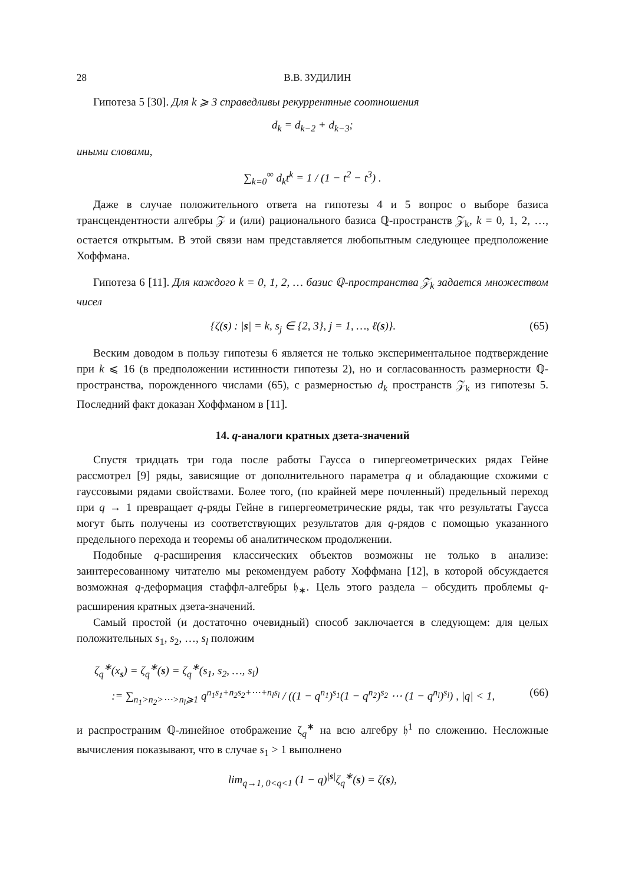28 В.В. ЗУДИЛИН
Гипотеза 5 [30]. Для k ⩾ 3 справедливы рекуррентные соотношения
d<sub>k</sub> = d<sub>k−2</sub> + d<sub>k−3</sub>;
иными словами,
∑<sub>k=0</sub><sup>∞</sup> d<sub>k</sub>t<sup>k</sup> = 1 / (1 − t<sup>2</sup> − t<sup>3</sup>) .
Даже в случае положительного ответа на гипотезы 4 и 5 вопрос о выборе базиса трансцендентности алгебры 𝒵 и (или) рационального базиса ℚ-пространств 𝒵<sub>k</sub>, k = 0, 1, 2, …, остается открытым. В этой связи нам представляется любопытным следующее предположение Хоффмана.
Гипотеза 6 [11]. Для каждого k = 0, 1, 2, … базис ℚ-пространства 𝒵<sub>k</sub> задается множеством чисел
{ζ(s) : |s| = k, s<sub>j</sub> ∈ {2, 3}, j = 1, …, ℓ(s)}. (65)
Веским доводом в пользу гипотезы 6 является не только экспериментальное подтверждение при k ⩽ 16 (в предположении истинности гипотезы 2), но и согласованность размерности ℚ-пространства, порожденного числами (65), с размерностью d<sub>k</sub> пространств 𝒵<sub>k</sub> из гипотезы 5. Последний факт доказан Хоффманом в [11].
14. q-аналоги кратных дзета-значений
Спустя тридцать три года после работы Гаусса о гипергеометрических рядах Гейне рассмотрел [9] ряды, зависящие от дополнительного параметра q и обладающие схожими с гауссовыми рядами свойствами. Более того, (по крайней мере почленный) предельный переход при q → 1 превращает q-ряды Гейне в гипергеометрические ряды, так что результаты Гаусса могут быть получены из соответствующих результатов для q-рядов с помощью указанного предельного перехода и теоремы об аналитическом продолжении.
Подобные q-расширения классических объектов возможны не только в анализе: заинтересованному читателю мы рекомендуем работу Хоффмана [12], в которой обсуждается возможная q-деформация стаффл-алгебры 𝔥<sub>∗</sub>. Цель этого раздела – обсудить проблемы q-расширения кратных дзета-значений.
Самый простой (и достаточно очевидный) способ заключается в следующем: для целых положительных s<sub>1</sub>, s<sub>2</sub>, …, s<sub>l</sub> положим
ζ<sub>q</sub><sup>∗</sup>(x<sub>s</sub>) = ζ<sub>q</sub><sup>∗</sup>(s) = ζ<sub>q</sub><sup>∗</sup>(s<sub>1</sub>, s<sub>2</sub>, …, s<sub>l</sub>)
:= ∑<sub>n<sub>1</sub>>n<sub>2</sub>>⋯>n<sub>l</sub>⩾1</sub> q<sup>n<sub>1</sub>s<sub>1</sub>+n<sub>2</sub>s<sub>2</sub>+⋯+n<sub>l</sub>s<sub>l</sub></sup> / ((1 − q<sup>n<sub>1</sub></sup>)<sup>s<sub>1</sub></sup>(1 − q<sup>n<sub>2</sub></sup>)<sup>s<sub>2</sub></sup> ⋯ (1 − q<sup>n<sub>l</sub></sup>)<sup>s<sub>l</sub></sup>) , |q| < 1, (66)
и распространим ℚ-линейное отображение ζ<sub>q</sub><sup>∗</sup> на всю алгебру 𝔥<sup>1</sup> по сложению. Несложные вычисления показывают, что в случае s<sub>1</sub> > 1 выполнено
lim<sub>q→1, 0<q<1</sub> (1 − q)<sup>|s|</sup>ζ<sub>q</sub><sup>∗</sup>(s) = ζ(s),